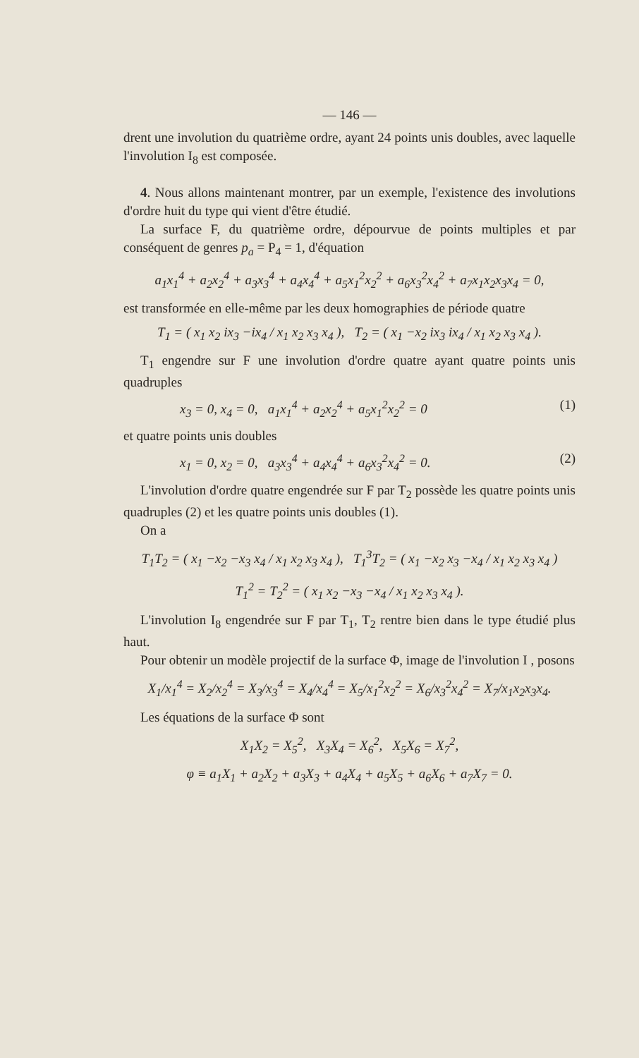— 146 —
drent une involution du quatrième ordre, ayant 24 points unis doubles, avec laquelle l'involution I<sub>8</sub> est composée.
4. Nous allons maintenant montrer, par un exemple, l'existence des involutions d'ordre huit du type qui vient d'être étudié.
La surface F, du quatrième ordre, dépourvue de points multiples et par conséquent de genres p<sub>a</sub> = P<sub>4</sub> = 1, d'équation
a<sub>1</sub>x<sub>1</sub><sup>4</sup> + a<sub>2</sub>x<sub>2</sub><sup>4</sup> + a<sub>3</sub>x<sub>3</sub><sup>4</sup> + a<sub>4</sub>x<sub>4</sub><sup>4</sup> + a<sub>5</sub>x<sub>1</sub><sup>2</sup>x<sub>2</sub><sup>2</sup> + a<sub>6</sub>x<sub>3</sub><sup>2</sup>x<sub>4</sub><sup>2</sup> + a<sub>7</sub>x<sub>1</sub>x<sub>2</sub>x<sub>3</sub>x<sub>4</sub> = 0,
est transformée en elle-même par les deux homographies de période quatre
T<sub>1</sub> = ( x<sub>1</sub> x<sub>2</sub> ix<sub>3</sub> −ix<sub>4</sub> / x<sub>1</sub> x<sub>2</sub> x<sub>3</sub> x<sub>4</sub> ), T<sub>2</sub> = ( x<sub>1</sub> −x<sub>2</sub> ix<sub>3</sub> ix<sub>4</sub> / x<sub>1</sub> x<sub>2</sub> x<sub>3</sub> x<sub>4</sub> ).
T<sub>1</sub> engendre sur F une involution d'ordre quatre ayant quatre points unis quadruples
x<sub>3</sub> = 0, x<sub>4</sub> = 0, a<sub>1</sub>x<sub>1</sub><sup>4</sup> + a<sub>2</sub>x<sub>2</sub><sup>4</sup> + a<sub>5</sub>x<sub>1</sub><sup>2</sup>x<sub>2</sub><sup>2</sup> = 0 (1)
et quatre points unis doubles
x<sub>1</sub> = 0, x<sub>2</sub> = 0, a<sub>3</sub>x<sub>3</sub><sup>4</sup> + a<sub>4</sub>x<sub>4</sub><sup>4</sup> + a<sub>6</sub>x<sub>3</sub><sup>2</sup>x<sub>4</sub><sup>2</sup> = 0. (2)
L'involution d'ordre quatre engendrée sur F par T<sub>2</sub> possède les quatre points unis quadruples (2) et les quatre points unis doubles (1).
On a
T<sub>1</sub>T<sub>2</sub> = ( x<sub>1</sub> −x<sub>2</sub> −x<sub>3</sub> x<sub>4</sub> / x<sub>1</sub> x<sub>2</sub> x<sub>3</sub> x<sub>4</sub> ), T<sub>1</sub><sup>3</sup>T<sub>2</sub> = ( x<sub>1</sub> −x<sub>2</sub> x<sub>3</sub> −x<sub>4</sub> / x<sub>1</sub> x<sub>2</sub> x<sub>3</sub> x<sub>4</sub> )
T<sub>1</sub><sup>2</sup> = T<sub>2</sub><sup>2</sup> = ( x<sub>1</sub> x<sub>2</sub> −x<sub>3</sub> −x<sub>4</sub> / x<sub>1</sub> x<sub>2</sub> x<sub>3</sub> x<sub>4</sub> ).
L'involution I<sub>8</sub> engendrée sur F par T<sub>1</sub>, T<sub>2</sub> rentre bien dans le type étudié plus haut.
Pour obtenir un modèle projectif de la surface Φ, image de l'involution I , posons
X<sub>1</sub>/x<sub>1</sub><sup>4</sup> = X<sub>2</sub>/x<sub>2</sub><sup>4</sup> = X<sub>3</sub>/x<sub>3</sub><sup>4</sup> = X<sub>4</sub>/x<sub>4</sub><sup>4</sup> = X<sub>5</sub>/x<sub>1</sub><sup>2</sup>x<sub>2</sub><sup>2</sup> = X<sub>6</sub>/x<sub>3</sub><sup>2</sup>x<sub>4</sub><sup>2</sup> = X<sub>7</sub>/x<sub>1</sub>x<sub>2</sub>x<sub>3</sub>x<sub>4</sub>.
Les équations de la surface Φ sont
X<sub>1</sub>X<sub>2</sub> = X<sub>5</sub><sup>2</sup>, X<sub>3</sub>X<sub>4</sub> = X<sub>6</sub><sup>2</sup>, X<sub>5</sub>X<sub>6</sub> = X<sub>7</sub><sup>2</sup>,
φ ≡ a<sub>1</sub>X<sub>1</sub> + a<sub>2</sub>X<sub>2</sub> + a<sub>3</sub>X<sub>3</sub> + a<sub>4</sub>X<sub>4</sub> + a<sub>5</sub>X<sub>5</sub> + a<sub>6</sub>X<sub>6</sub> + a<sub>7</sub>X<sub>7</sub> = 0.